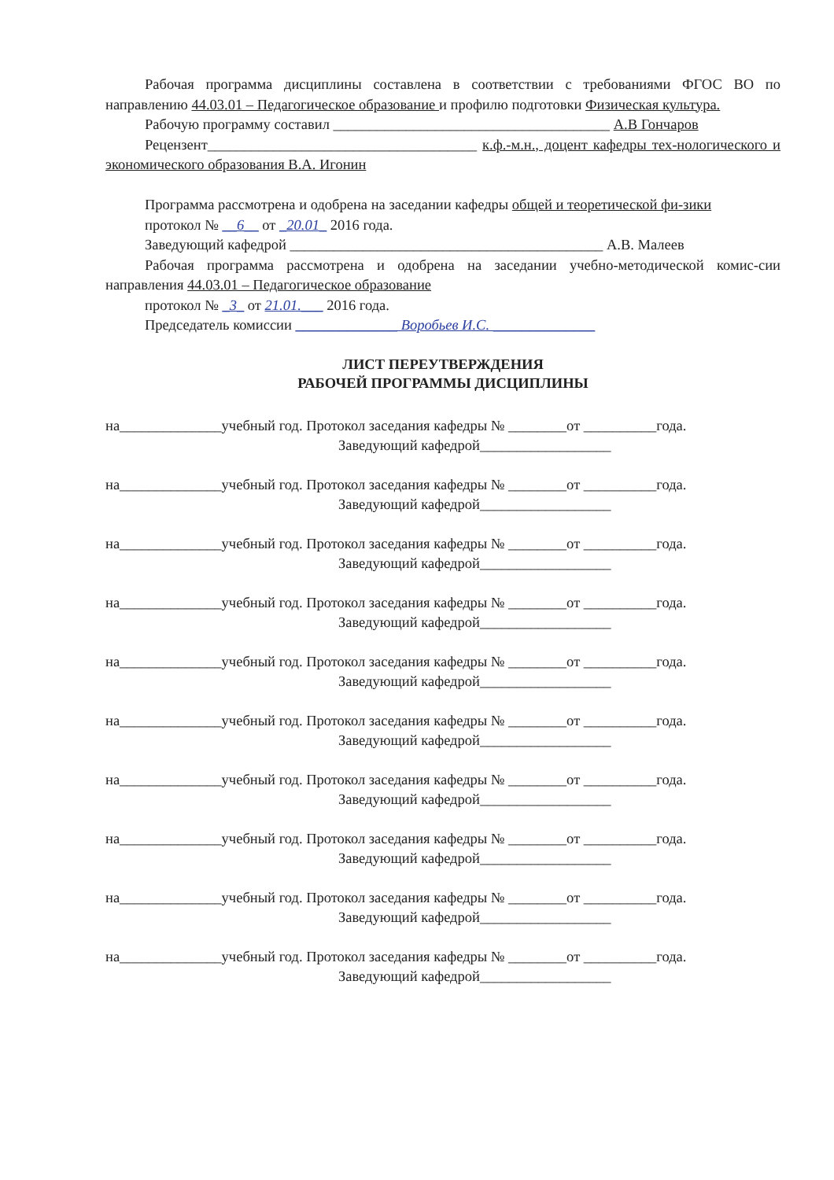Рабочая программа дисциплины составлена в соответствии с требованиями ФГОС ВО по направлению 44.03.01 – Педагогическое образование и профилю подготовки Физическая культура.
Рабочую программу составил ______________________________________ А.В Гончаров
Рецензент_____________________________________ к.ф.-м.н., доцент кафедры тех-нологического и экономического образования В.А. Игонин
Программа рассмотрена и одобрена на заседании кафедры общей и теоретической фи-зики
протокол № __6__ от _20.01_ 2016 года.
Заведующий кафедрой ___________________________________________ А.В. Малеев
Рабочая программа рассмотрена и одобрена на заседании учебно-методической комис-сии направления 44.03.01 – Педагогическое образование
протокол № _3_ от 21.01.___ 2016 года.
Председатель комиссии ______________ Воробьев И.С. ______________
ЛИСТ ПЕРЕУТВЕРЖДЕНИЯ
РАБОЧЕЙ ПРОГРАММЫ ДИСЦИПЛИНЫ
на______________учебный год. Протокол заседания кафедры № ________от __________года.
Заведующий кафедрой__________________
на______________учебный год. Протокол заседания кафедры № ________от __________года.
Заведующий кафедрой__________________
на______________учебный год. Протокол заседания кафедры № ________от __________года.
Заведующий кафедрой__________________
на______________учебный год. Протокол заседания кафедры № ________от __________года.
Заведующий кафедрой__________________
на______________учебный год. Протокол заседания кафедры № ________от __________года.
Заведующий кафедрой__________________
на______________учебный год. Протокол заседания кафедры № ________от __________года.
Заведующий кафедрой__________________
на______________учебный год. Протокол заседания кафедры № ________от __________года.
Заведующий кафедрой__________________
на______________учебный год. Протокол заседания кафедры № ________от __________года.
Заведующий кафедрой__________________
на______________учебный год. Протокол заседания кафедры № ________от __________года.
Заведующий кафедрой__________________
на______________учебный год. Протокол заседания кафедры № ________от __________года.
Заведующий кафедрой__________________